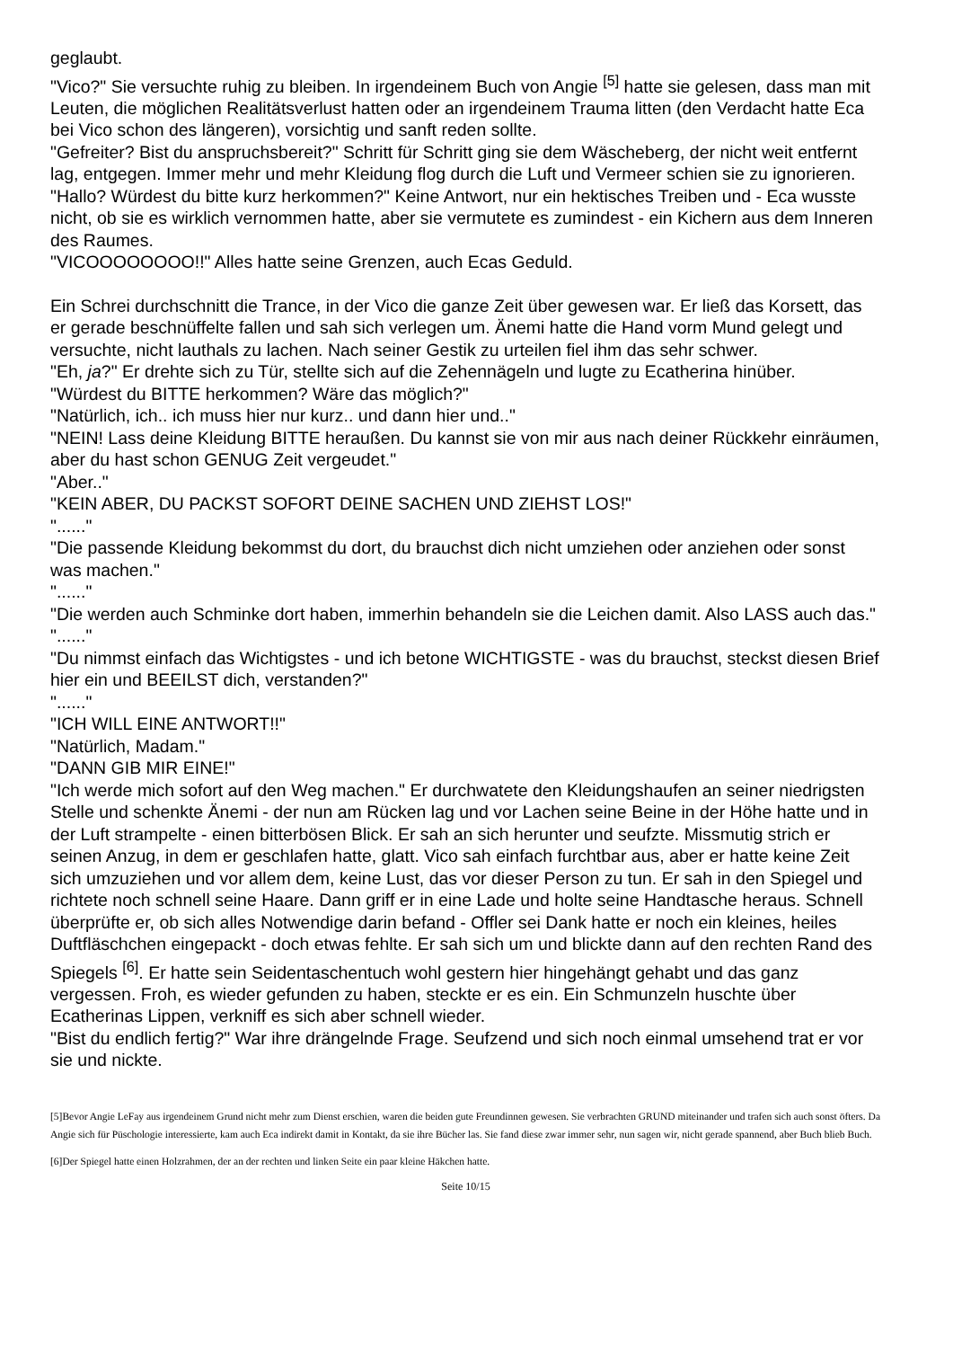geglaubt.
"Vico?" Sie versuchte ruhig zu bleiben. In irgendeinem Buch von Angie <sup>[5]</sup> hatte sie gelesen, dass man mit Leuten, die möglichen Realitätsverlust hatten oder an irgendeinem Trauma litten (den Verdacht hatte Eca bei Vico schon des längeren), vorsichtig und sanft reden sollte.
"Gefreiter? Bist du anspruchsbereit?" Schritt für Schritt ging sie dem Wäscheberg, der nicht weit entfernt lag, entgegen. Immer mehr und mehr Kleidung flog durch die Luft und Vermeer schien sie zu ignorieren.
"Hallo? Würdest du bitte kurz herkommen?" Keine Antwort, nur ein hektisches Treiben und - Eca wusste nicht, ob sie es wirklich vernommen hatte, aber sie vermutete es zumindest - ein Kichern aus dem Inneren des Raumes.
"VICOOOOOOOO!!" Alles hatte seine Grenzen, auch Ecas Geduld.
Ein Schrei durchschnitt die Trance, in der Vico die ganze Zeit über gewesen war. Er ließ das Korsett, das er gerade beschnüffelte fallen und sah sich verlegen um. Änemi hatte die Hand vorm Mund gelegt und versuchte, nicht lauthals zu lachen. Nach seiner Gestik zu urteilen fiel ihm das sehr schwer.
"Eh, ja?" Er drehte sich zu Tür, stellte sich auf die Zehennägeln und lugte zu Ecatherina hinüber.
"Würdest du BITTE herkommen? Wäre das möglich?"
"Natürlich, ich.. ich muss hier nur kurz.. und dann hier und.."
"NEIN! Lass deine Kleidung BITTE heraußen. Du kannst sie von mir aus nach deiner Rückkehr einräumen, aber du hast schon GENUG Zeit vergeudet."
"Aber.."
"KEIN ABER, DU PACKST SOFORT DEINE SACHEN UND ZIEHST LOS!"
"......"
"Die passende Kleidung bekommst du dort, du brauchst dich nicht umziehen oder anziehen oder sonst was machen."
"......"
"Die werden auch Schminke dort haben, immerhin behandeln sie die Leichen damit. Also LASS auch das."
"......"
"Du nimmst einfach das Wichtigstes - und ich betone WICHTIGSTE - was du brauchst, steckst diesen Brief hier ein und BEEILST dich, verstanden?"
"......"
"ICH WILL EINE ANTWORT!!"
"Natürlich, Madam."
"DANN GIB MIR EINE!"
"Ich werde mich sofort auf den Weg machen." Er durchwatete den Kleidungshaufen an seiner niedrigsten Stelle und schenkte Änemi - der nun am Rücken lag und vor Lachen seine Beine in der Höhe hatte und in der Luft strampelte - einen bitterbösen Blick. Er sah an sich herunter und seufzte. Missmutig strich er seinen Anzug, in dem er geschlafen hatte, glatt. Vico sah einfach furchtbar aus, aber er hatte keine Zeit sich umzuziehen und vor allem dem, keine Lust, das vor dieser Person zu tun. Er sah in den Spiegel und richtete noch schnell seine Haare. Dann griff er in eine Lade und holte seine Handtasche heraus. Schnell überprüfte er, ob sich alles Notwendige darin befand - Offler sei Dank hatte er noch ein kleines, heiles Duftfläschchen eingepackt - doch etwas fehlte. Er sah sich um und blickte dann auf den rechten Rand des Spiegels <sup>[6]</sup>. Er hatte sein Seidentaschentuch wohl gestern hier hingehängt gehabt und das ganz vergessen. Froh, es wieder gefunden zu haben, steckte er es ein. Ein Schmunzeln huschte über Ecatherinas Lippen, verkniff es sich aber schnell wieder.
"Bist du endlich fertig?" War ihre drängelnde Frage. Seufzend und sich noch einmal umsehend trat er vor sie und nickte.
[5]Bevor Angie LeFay aus irgendeinem Grund nicht mehr zum Dienst erschien, waren die beiden gute Freundinnen gewesen. Sie verbrachten GRUND miteinander und trafen sich auch sonst öfters. Da Angie sich für Püschologie interessierte, kam auch Eca indirekt damit in Kontakt, da sie ihre Bücher las. Sie fand diese zwar immer sehr, nun sagen wir, nicht gerade spannend, aber Buch blieb Buch.
[6]Der Spiegel hatte einen Holzrahmen, der an der rechten und linken Seite ein paar kleine Häkchen hatte.
Seite 10/15